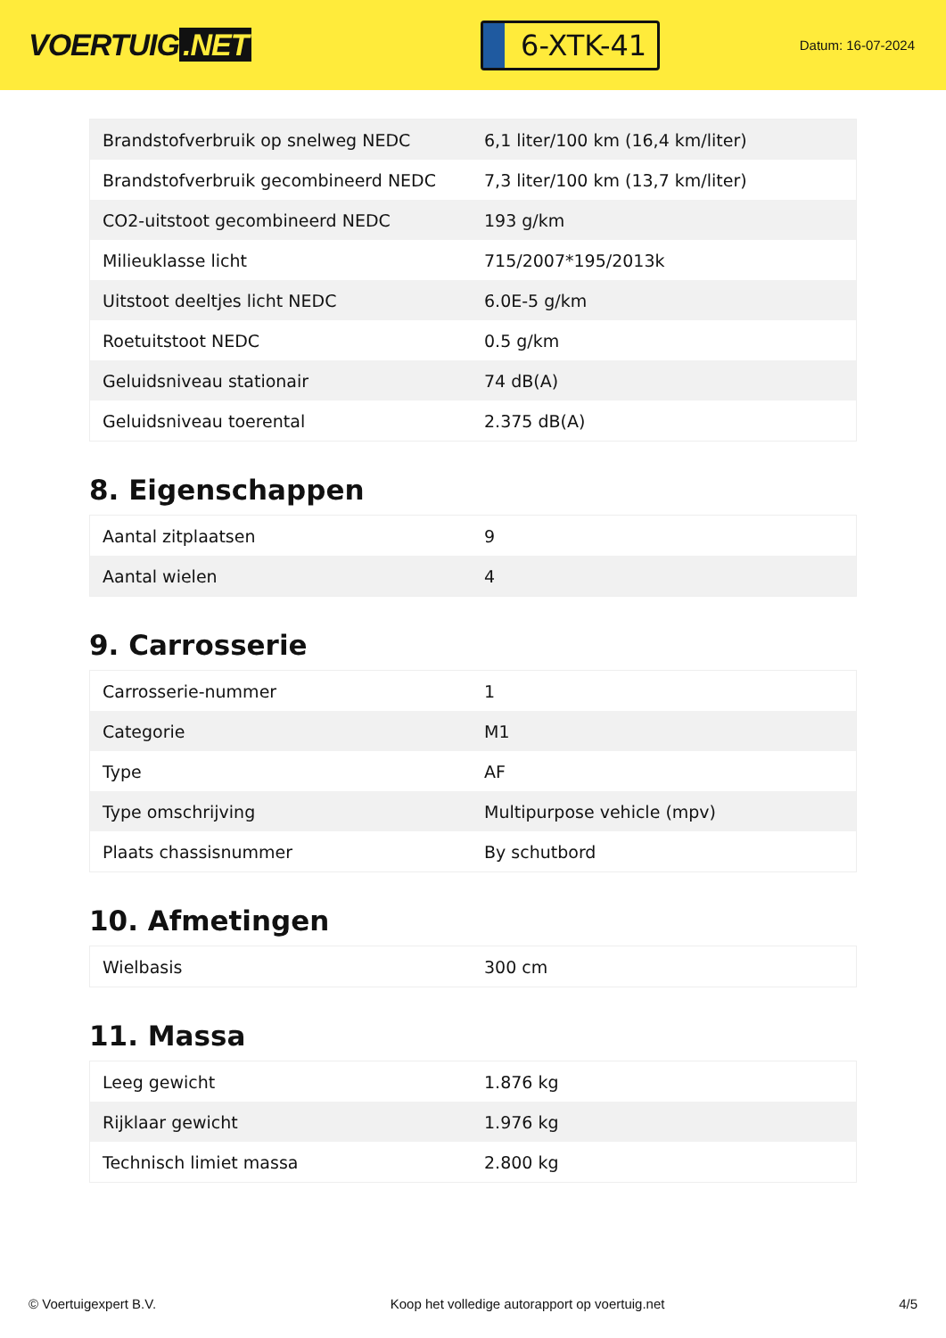VOERTUIG.NET
6-XTK-41
Datum: 16-07-2024
| Brandstofverbruik op snelweg NEDC | 6,1 liter/100 km (16,4 km/liter) |
| Brandstofverbruik gecombineerd NEDC | 7,3 liter/100 km (13,7 km/liter) |
| CO2-uitstoot gecombineerd NEDC | 193 g/km |
| Milieuklasse licht | 715/2007*195/2013k |
| Uitstoot deeltjes licht NEDC | 6.0E-5 g/km |
| Roetuitstoot NEDC | 0.5 g/km |
| Geluidsniveau stationair | 74 dB(A) |
| Geluidsniveau toerental | 2.375 dB(A) |
8. Eigenschappen
| Aantal zitplaatsen | 9 |
| Aantal wielen | 4 |
9. Carrosserie
| Carrosserie-nummer | 1 |
| Categorie | M1 |
| Type | AF |
| Type omschrijving | Multipurpose vehicle (mpv) |
| Plaats chassisnummer | By schutbord |
10. Afmetingen
| Wielbasis | 300 cm |
11. Massa
| Leeg gewicht | 1.876 kg |
| Rijklaar gewicht | 1.976 kg |
| Technisch limiet massa | 2.800 kg |
© Voertuigexpert B.V. Koop het volledige autorapport op voertuig.net 4/5